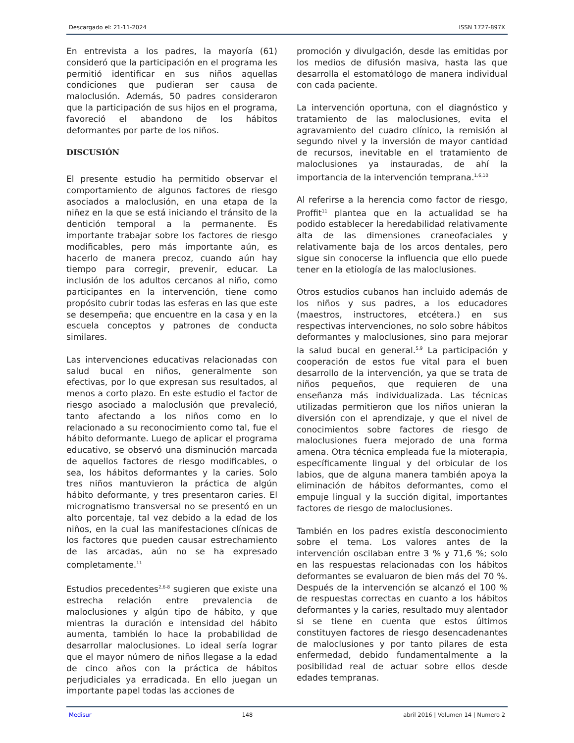Descargado el: 21-11-2024 ISSN 1727-897X
En entrevista a los padres, la mayoría (61) consideró que la participación en el programa les permitió identificar en sus niños aquellas condiciones que pudieran ser causa de maloclusión. Además, 50 padres consideraron que la participación de sus hijos en el programa, favoreció el abandono de los hábitos deformantes por parte de los niños.
DISCUSIÓN
El presente estudio ha permitido observar el comportamiento de algunos factores de riesgo asociados a maloclusión, en una etapa de la niñez en la que se está iniciando el tránsito de la dentición temporal a la permanente. Es importante trabajar sobre los factores de riesgo modificables, pero más importante aún, es hacerlo de manera precoz, cuando aún hay tiempo para corregir, prevenir, educar. La inclusión de los adultos cercanos al niño, como participantes en la intervención, tiene como propósito cubrir todas las esferas en las que este se desempeña; que encuentre en la casa y en la escuela conceptos y patrones de conducta similares.
Las intervenciones educativas relacionadas con salud bucal en niños, generalmente son efectivas, por lo que expresan sus resultados, al menos a corto plazo. En este estudio el factor de riesgo asociado a maloclusión que prevaleció, tanto afectando a los niños como en lo relacionado a su reconocimiento como tal, fue el hábito deformante. Luego de aplicar el programa educativo, se observó una disminución marcada de aquellos factores de riesgo modificables, o sea, los hábitos deformantes y la caries. Solo tres niños mantuvieron la práctica de algún hábito deformante, y tres presentaron caries. El micrognatismo transversal no se presentó en un alto porcentaje, tal vez debido a la edad de los niños, en la cual las manifestaciones clínicas de los factores que pueden causar estrechamiento de las arcadas, aún no se ha expresado completamente.<sup>11</sup>
Estudios precedentes<sup>2,6-8</sup> sugieren que existe una estrecha relación entre prevalencia de maloclusiones y algún tipo de hábito, y que mientras la duración e intensidad del hábito aumenta, también lo hace la probabilidad de desarrollar maloclusiones. Lo ideal sería lograr que el mayor número de niños llegase a la edad de cinco años con la práctica de hábitos perjudiciales ya erradicada. En ello juegan un importante papel todas las acciones de
promoción y divulgación, desde las emitidas por los medios de difusión masiva, hasta las que desarrolla el estomatólogo de manera individual con cada paciente.
La intervención oportuna, con el diagnóstico y tratamiento de las maloclusiones, evita el agravamiento del cuadro clínico, la remisión al segundo nivel y la inversión de mayor cantidad de recursos, inevitable en el tratamiento de maloclusiones ya instauradas, de ahí la importancia de la intervención temprana.<sup>1,6,10</sup>
Al referirse a la herencia como factor de riesgo, Proffit<sup>11</sup> plantea que en la actualidad se ha podido establecer la heredabilidad relativamente alta de las dimensiones craneofaciales y relativamente baja de los arcos dentales, pero sigue sin conocerse la influencia que ello puede tener en la etiología de las maloclusiones.
Otros estudios cubanos han incluido además de los niños y sus padres, a los educadores (maestros, instructores, etcétera.) en sus respectivas intervenciones, no solo sobre hábitos deformantes y maloclusiones, sino para mejorar la salud bucal en general.<sup>5,9</sup> La participación y cooperación de estos fue vital para el buen desarrollo de la intervención, ya que se trata de niños pequeños, que requieren de una enseñanza más individualizada. Las técnicas utilizadas permitieron que los niños unieran la diversión con el aprendizaje, y que el nivel de conocimientos sobre factores de riesgo de maloclusiones fuera mejorado de una forma amena. Otra técnica empleada fue la mioterapia, específicamente lingual y del orbicular de los labios, que de alguna manera también apoya la eliminación de hábitos deformantes, como el empuje lingual y la succión digital, importantes factores de riesgo de maloclusiones.
También en los padres existía desconocimiento sobre el tema. Los valores antes de la intervención oscilaban entre 3 % y 71,6 %; solo en las respuestas relacionadas con los hábitos deformantes se evaluaron de bien más del 70 %. Después de la intervención se alcanzó el 100 % de respuestas correctas en cuanto a los hábitos deformantes y la caries, resultado muy alentador si se tiene en cuenta que estos últimos constituyen factores de riesgo desencadenantes de maloclusiones y por tanto pilares de esta enfermedad, debido fundamentalmente a la posibilidad real de actuar sobre ellos desde edades tempranas.
Medisur 148 abril 2016 | Volumen 14 | Numero 2